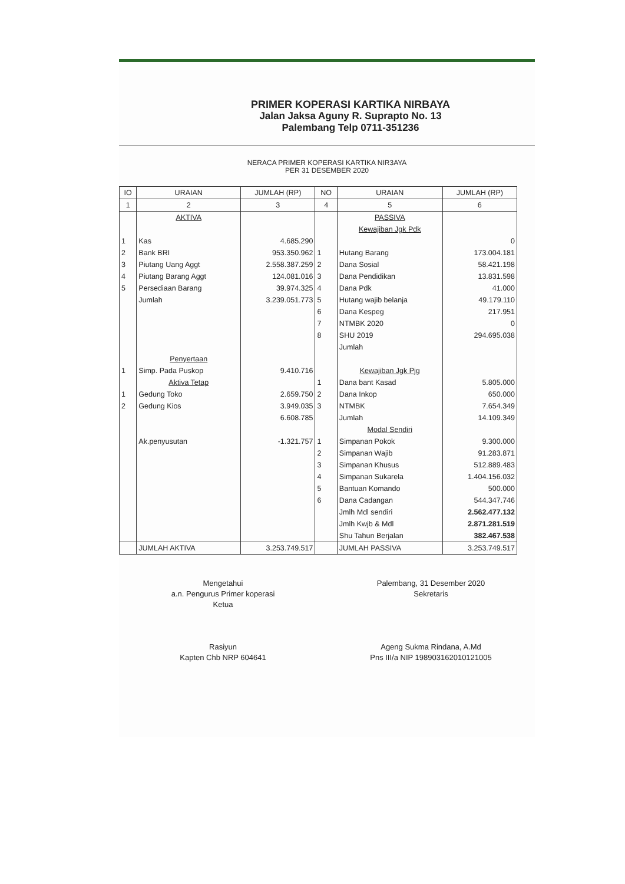PRIMER KOPERASI KARTIKA NIRBAYA
Jalan Jaksa Aguny R. Suprapto No. 13
Palembang Telp 0711-351236
NERACA PRIMER KOPERASI KARTIKA NIR3AYA
PER 31 DESEMBER 2020
| IO | URAIAN | JUMLAH (RP) | NO | URAIAN | JUMLAH (RP) |
| --- | --- | --- | --- | --- | --- |
| 1 | 2 | 3 | 4 | 5 | 6 |
| | AKTIVA | | | PASSIVA | |
| | | | | Kewajiban Jgk Pdk | |
| 1 | Kas | 4.685.290 | | | 0 |
| 2 | Bank BRI | 953.350.962 | 1 | Hutang Barang | 173.004.181 |
| 3 | Piutang Uang Aggt | 2.558.387.259 | 2 | Dana Sosial | 58.421.198 |
| 4 | Piutang Barang Aggt | 124.081.016 | 3 | Dana Pendidikan | 13.831.598 |
| 5 | Persediaan Barang | 39.974.325 | 4 | Dana Pdk | 41.000 |
| | Jumlah | 3.239.051.773 | 5 | Hutang wajib belanja | 49.179.110 |
| | | | 6 | Dana Kespeg | 217.951 |
| | | | 7 | NTMBK 2020 | 0 |
| | | | 8 | SHU 2019 | 294.695.038 |
| | | | | Jumlah | |
| | Penyertaan | | | | |
| 1 | Simp. Pada Puskop | 9.410.716 | | Kewajiban Jgk Pjg | |
| | Aktiva Tetap | | 1 | Dana bant Kasad | 5.805.000 |
| 1 | Gedung Toko | 2.659.750 | 2 | Dana Inkop | 650.000 |
| 2 | Gedung Kios | 3.949.035 | 3 | NTMBK | 7.654.349 |
| | | 6.608.785 | | Jumlah | 14.109.349 |
| | | | | Modal Sendiri | |
| | Ak.penyusutan | -1.321.757 | 1 | Simpanan Pokok | 9.300.000 |
| | | | 2 | Simpanan Wajib | 91.283.871 |
| | | | 3 | Simpanan Khusus | 512.889.483 |
| | | | 4 | Simpanan Sukarela | 1.404.156.032 |
| | | | 5 | Bantuan Komando | 500.000 |
| | | | 6 | Dana Cadangan | 544.347.746 |
| | | | | Jmlh Mdl sendiri | 2.562.477.132 |
| | | | | Jmlh Kwjb & Mdl | 2.871.281.519 |
| | | | | Shu Tahun Berjalan | 382.467.538 |
| | JUMLAH AKTIVA | 3.253.749.517 | | JUMLAH PASSIVA | 3.253.749.517 |
Mengetahui
a.n. Pengurus Primer koperasi
Ketua
Rasiyun
Kapten Chb NRP 604641
Palembang, 31 Desember 2020
Sekretaris
Ageng Sukma Rindana, A.Md
Pns III/a NIP 198903162010121005